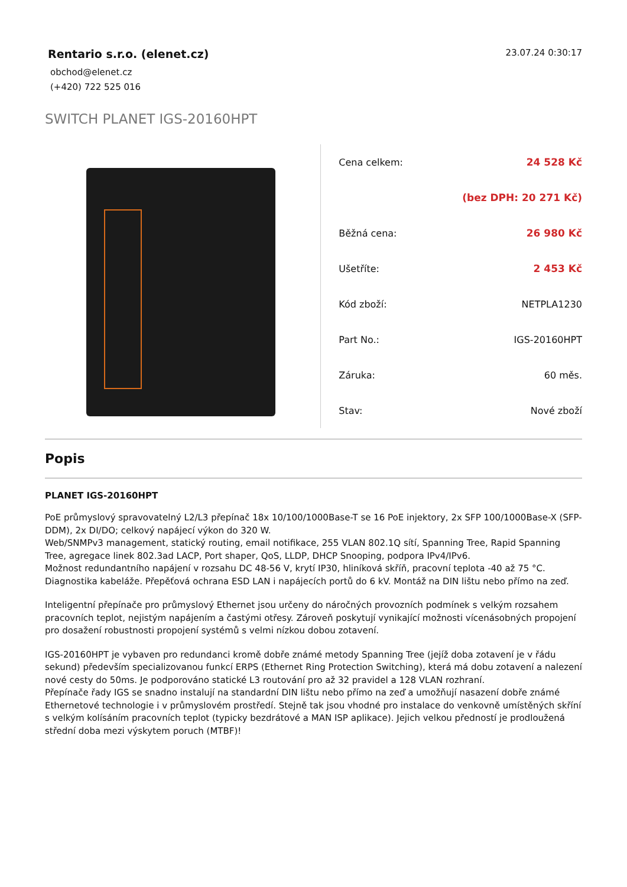Rentario s.r.o. (elenet.cz)
obchod@elenet.cz
(+420) 722 525 016
23.07.24 0:30:17
SWITCH PLANET IGS-20160HPT
| Cena celkem: | 24 528 Kč |
| | (bez DPH: 20 271 Kč) |
| Běžná cena: | 26 980 Kč |
| Ušetříte: | 2 453 Kč |
| Kód zboží: | NETPLA1230 |
| Part No.: | IGS-20160HPT |
| Záruka: | 60 měs. |
| Stav: | Nové zboží |
Popis
PLANET IGS-20160HPT
PoE průmyslový spravovatelný L2/L3 přepínač 18x 10/100/1000Base-T se 16 PoE injektory, 2x SFP 100/1000Base-X (SFP-DDM), 2x DI/DO; celkový napájecí výkon do 320 W.
Web/SNMPv3 management, statický routing, email notifikace, 255 VLAN 802.1Q sítí, Spanning Tree, Rapid Spanning Tree, agregace linek 802.3ad LACP, Port shaper, QoS, LLDP, DHCP Snooping, podpora IPv4/IPv6.
Možnost redundantního napájení v rozsahu DC 48-56 V, krytí IP30, hliníková skříň, pracovní teplota -40 až 75 °C.
Diagnostika kabeláže. Přepěťová ochrana ESD LAN i napájecích portů do 6 kV. Montáž na DIN lištu nebo přímo na zeď.
Inteligentní přepínače pro průmyslový Ethernet jsou určeny do náročných provozních podmínek s velkým rozsahem pracovních teplot, nejistým napájením a častými otřesy. Zároveň poskytují vynikající možnosti vícenásobných propojení pro dosažení robustnosti propojení systémů s velmi nízkou dobou zotavení.
IGS-20160HPT je vybaven pro redundanci kromě dobře známé metody Spanning Tree (jejíž doba zotavení je v řádu sekund) především specializovanou funkcí ERPS (Ethernet Ring Protection Switching), která má dobu zotavení a nalezení nové cesty do 50ms. Je podporováno statické L3 routování pro až 32 pravidel a 128 VLAN rozhraní.
Přepínače řady IGS se snadno instalují na standardní DIN lištu nebo přímo na zeď a umožňují nasazení dobře známé Ethernetové technologie i v průmyslovém prostředí. Stejně tak jsou vhodné pro instalace do venkovně umístěných skříní s velkým kolísáním pracovních teplot (typicky bezdrátové a MAN ISP aplikace). Jejich velkou předností je prodloužená střední doba mezi výskytem poruch (MTBF)!